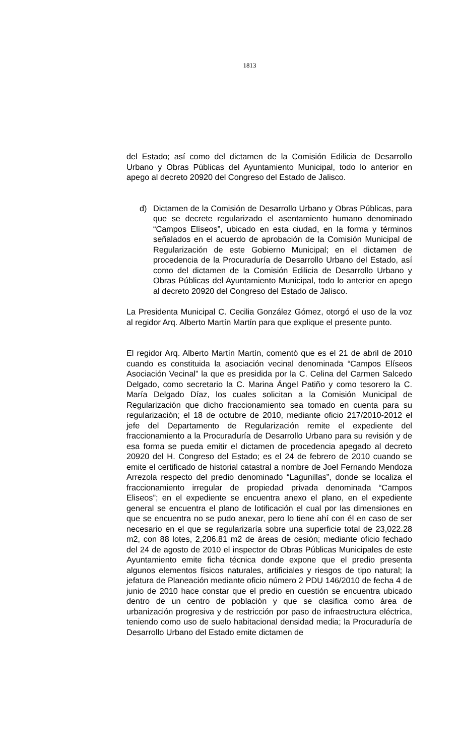1813
del Estado; así como del dictamen de la Comisión Edilicia de Desarrollo Urbano y Obras Públicas del Ayuntamiento Municipal, todo lo anterior en apego al decreto 20920 del Congreso del Estado de Jalisco.
d) Dictamen de la Comisión de Desarrollo Urbano y Obras Públicas, para que se decrete regularizado el asentamiento humano denominado “Campos Elíseos”, ubicado en esta ciudad, en la forma y términos señalados en el acuerdo de aprobación de la Comisión Municipal de Regularización de este Gobierno Municipal; en el dictamen de procedencia de la Procuraduría de Desarrollo Urbano del Estado, así como del dictamen de la Comisión Edilicia de Desarrollo Urbano y Obras Públicas del Ayuntamiento Municipal, todo lo anterior en apego al decreto 20920 del Congreso del Estado de Jalisco.
La Presidenta Municipal C. Cecilia González Gómez, otorgó el uso de la voz al regidor Arq. Alberto Martín Martín para que explique el presente punto.
El regidor Arq. Alberto Martín Martín, comentó que es el 21 de abril de 2010 cuando es constituida la asociación vecinal denominada “Campos Elíseos Asociación Vecinal” la que es presidida por la C. Celina del Carmen Salcedo Delgado, como secretario la C. Marina Ángel Patiño y como tesorero la C. María Delgado Díaz, los cuales solicitan a la Comisión Municipal de Regularización que dicho fraccionamiento sea tomado en cuenta para su regularización; el 18 de octubre de 2010, mediante oficio 217/2010-2012 el jefe del Departamento de Regularización remite el expediente del fraccionamiento a la Procuraduría de Desarrollo Urbano para su revisión y de esa forma se pueda emitir el dictamen de procedencia apegado al decreto 20920 del H. Congreso del Estado; es el 24 de febrero de 2010 cuando se emite el certificado de historial catastral a nombre de Joel Fernando Mendoza Arrezola respecto del predio denominado “Lagunillas”, donde se localiza el fraccionamiento irregular de propiedad privada denominada “Campos Eliseos”; en el expediente se encuentra anexo el plano, en el expediente general se encuentra el plano de lotificación el cual por las dimensiones en que se encuentra no se pudo anexar, pero lo tiene ahí con él en caso de ser necesario en el que se regularizaría sobre una superficie total de 23,022.28 m2, con 88 lotes, 2,206.81 m2 de áreas de cesión; mediante oficio fechado del 24 de agosto de 2010 el inspector de Obras Públicas Municipales de este Ayuntamiento emite ficha técnica donde expone que el predio presenta algunos elementos físicos naturales, artificiales y riesgos de tipo natural; la jefatura de Planeación mediante oficio número 2 PDU 146/2010 de fecha 4 de junio de 2010 hace constar que el predio en cuestión se encuentra ubicado dentro de un centro de población y que se clasifica como área de urbanización progresiva y de restricción por paso de infraestructura eléctrica, teniendo como uso de suelo habitacional densidad media; la Procuraduría de Desarrollo Urbano del Estado emite dictamen de